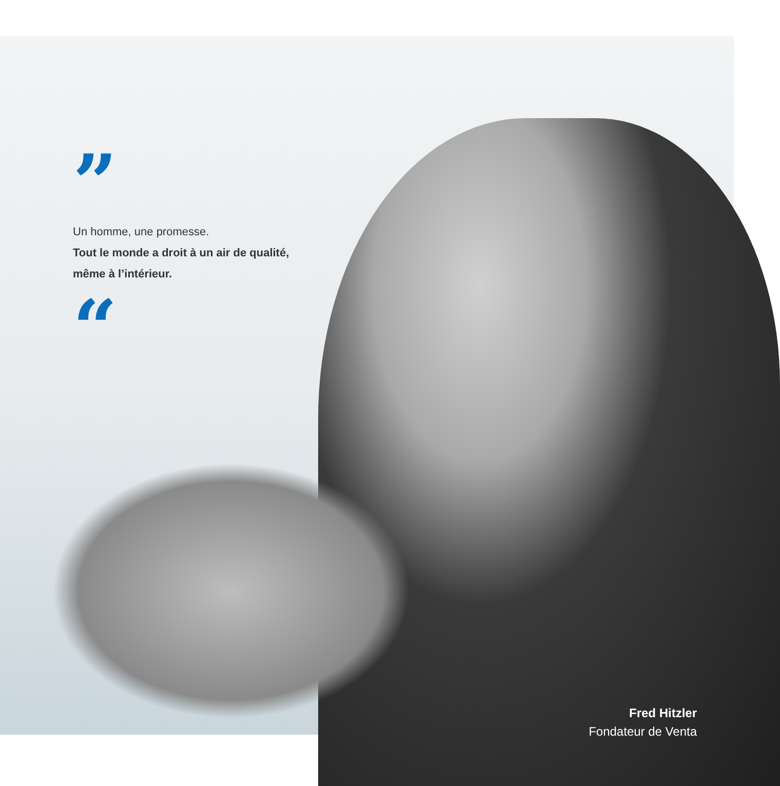”
Un homme, une promesse.
Tout le monde a droit à un air de qualité, même à l’intérieur.
“
Fred Hitzler
Fondateur de Venta